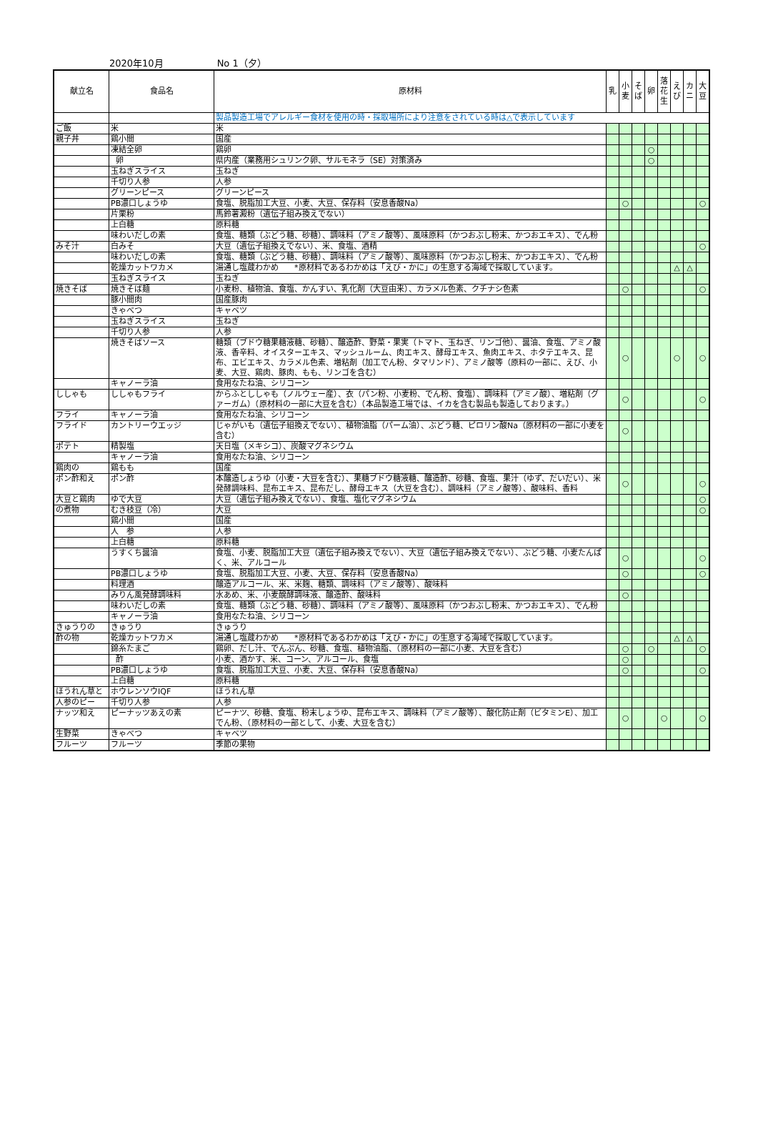2020年10月 No 1（夕）
| 献立名 | 食品名 | 原材料 | 乳 | 小 麦 | そ ば | 卵 | 落 花 生 | え び | カ ニ | 大 豆 |
| --- | --- | --- | --- | --- | --- | --- | --- | --- | --- | --- |
| | | 製品製造工場でアレルギー食材を使用の時・採取場所により注意をされている時は△で表示しています | | | | | | | | |
| ご飯 | 米 | 米 | | | | | | | | |
| 親子丼 | 鶏小間 | 国産 | | | | | | | | |
| | 凍結全卵 | 鶏卵 | | | | ○ | | | | |
| | 卵 | 県内産（業務用シュリンク卵、サルモネラ（SE）対策済み | | | | ○ | | | | |
| | 玉ねぎスライス | 玉ねぎ | | | | | | | | |
| | 千切り人参 | 人参 | | | | | | | | |
| | グリーンピース | グリーンピース | | | | | | | | |
| | PB濃口しょうゆ | 食塩、脱脂加工大豆、小麦、大豆、保存料（安息香酸Na） | | ○ | | | | | | ○ |
| | 片栗粉 | 馬鈴薯澱粉（遺伝子組み換えでない） | | | | | | | | |
| | 上白糖 | 原料糖 | | | | | | | | |
| | 味わいだしの素 | 食塩、糖類（ぶどう糖、砂糖）、調味料（アミノ酸等）、風味原料（かつおぶし粉末、かつおエキス）、でん粉 | | | | | | | | |
| みそ汁 | 白みそ | 大豆（遺伝子組換えでない）、米、食塩、酒精 | | | | | | | | ○ |
| | 味わいだしの素 | 食塩、糖類（ぶどう糖、砂糖）、調味料（アミノ酸等）、風味原料（かつおぶし粉末、かつおエキス）、でん粉 | | | | | | | | |
| | 乾燥カットワカメ | 湯通し塩蔵わかめ *原材料であるわかめは「えび・かに」の生息する海域で採取しています。 | | | | | | △ | △ | |
| | 玉ねぎスライス | 玉ねぎ | | | | | | | | |
| 焼きそば | 焼きそば麺 | 小麦粉、植物油、食塩、かんすい、乳化剤（大豆由来）、カラメル色素、クチナシ色素 | | ○ | | | | | | ○ |
| | 豚小間肉 | 国産豚肉 | | | | | | | | |
| | きゃべつ | キャベツ | | | | | | | | |
| | 玉ねぎスライス | 玉ねぎ | | | | | | | | |
| | 千切り人参 | 人参 | | | | | | | | |
| | 焼きそばソース | 糖類（ブドウ糖果糖液糖、砂糖）、醸造酢、野菜・果実（トマト、玉ねぎ、リンゴ他）、醤油、食塩、アミノ酸液、香辛料、オイスターエキス、マッシュルーム、肉エキス、酵母エキス、魚肉エキス、ホタテエキス、昆布、エビエキス、カラメル色素、増粘剤（加工でん粉、タマリンド）、アミノ酸等（原料の一部に、えび、小麦、大豆、鶏肉、豚肉、もも、リンゴを含む） | | ○ | | | | ○ | | ○ |
| | キャノーラ油 | 食用なたね油、シリコーン | | | | | | | | |
| ししゃも | ししゃもフライ | からふとししゃも（ノルウェー産）、衣（パン粉、小麦粉、でん粉、食塩）、調味料（アミノ酸）、増粘剤（グァーガム）（原材料の一部に大豆を含む）（本品製造工場では、イカを含む製品も製造しております。） | | ○ | | | | | | ○ |
| フライ | キャノーラ油 | 食用なたね油、シリコーン | | | | | | | | |
| フライド | カントリーウエッジ | じゃがいも（遺伝子組換えでない）、植物油脂（パーム油）、ぶどう糖、ピロリン酸Na（原材料の一部に小麦を含む） | | ○ | | | | | | |
| ポテト | 精製塩 | 天日塩（メキシコ）、炭酸マグネシウム | | | | | | | | |
| | キャノーラ油 | 食用なたね油、シリコーン | | | | | | | | |
| 鶏肉の | 鶏もも | 国産 | | | | | | | | |
| ポン酢和え | ポン酢 | 本醸造しょうゆ（小麦・大豆を含む）、果糖ブドウ糖液糖、醸造酢、砂糖、食塩、果汁（ゆず、だいだい）、米発酵調味料、昆布エキス、昆布だし、酵母エキス（大豆を含む）、調味料（アミノ酸等）、酸味料、香料 | | ○ | | | | | | ○ |
| 大豆と鶏肉 | ゆで大豆 | 大豆（遺伝子組み換えでない）、食塩、塩化マグネシウム | | | | | | | | ○ |
| の煮物 | むき枝豆（冷） | 大豆 | | | | | | | | ○ |
| | 鶏小間 | 国産 | | | | | | | | |
| | 人 参 | 人参 | | | | | | | | |
| | 上白糖 | 原料糖 | | | | | | | | |
| | うすくち醤油 | 食塩、小麦、脱脂加工大豆（遺伝子組み換えでない）、大豆（遺伝子組み換えでない）、ぶどう糖、小麦たんぱく、米、アルコール | | ○ | | | | | | ○ |
| | PB濃口しょうゆ | 食塩、脱脂加工大豆、小麦、大豆、保存料（安息香酸Na） | | ○ | | | | | | ○ |
| | 料理酒 | 醸造アルコール、米、米麹、糖類、調味料（アミノ酸等）、酸味料 | | | | | | | | |
| | みりん風発酵調味料 | 水あめ、米、小麦醗酵調味液、醸造酢、酸味料 | | ○ | | | | | | |
| | 味わいだしの素 | 食塩、糖類（ぶどう糖、砂糖）、調味料（アミノ酸等）、風味原料（かつおぶし粉末、かつおエキス）、でん粉 | | | | | | | | |
| | キャノーラ油 | 食用なたね油、シリコーン | | | | | | | | |
| きゅうりの | きゅうり | きゅうり | | | | | | | | |
| 酢の物 | 乾燥カットワカメ | 湯通し塩蔵わかめ *原材料であるわかめは「えび・かに」の生息する海域で採取しています。 | | | | | | △ | △ | |
| | 錦糸たまご | 鶏卵、だし汁、でんぷん、砂糖、食塩、植物油脂、（原材料の一部に小麦、大豆を含む） | | ○ | | ○ | | | | ○ |
| | 酢 | 小麦、酒かす、米、コーン、アルコール、食塩 | | ○ | | | | | | |
| | PB濃口しょうゆ | 食塩、脱脂加工大豆、小麦、大豆、保存料（安息香酸Na） | | ○ | | | | | | ○ |
| | 上白糖 | 原料糖 | | | | | | | | |
| ほうれん草と | ホウレンソウIQF | ほうれん草 | | | | | | | | |
| 人参のピー | 千切り人参 | 人参 | | | | | | | | |
| ナッツ和え | ピーナッツあえの素 | ピーナツ、砂糖、食塩、粉末しょうゆ、昆布エキス、調味料（アミノ酸等）、酸化防止剤（ビタミンE）、加工でん粉、（原材料の一部として、小麦、大豆を含む） | | ○ | | | ○ | | | ○ |
| 生野菜 | きゃべつ | キャベツ | | | | | | | | |
| フルーツ | フルーツ | 季節の果物 | | | | | | | | |